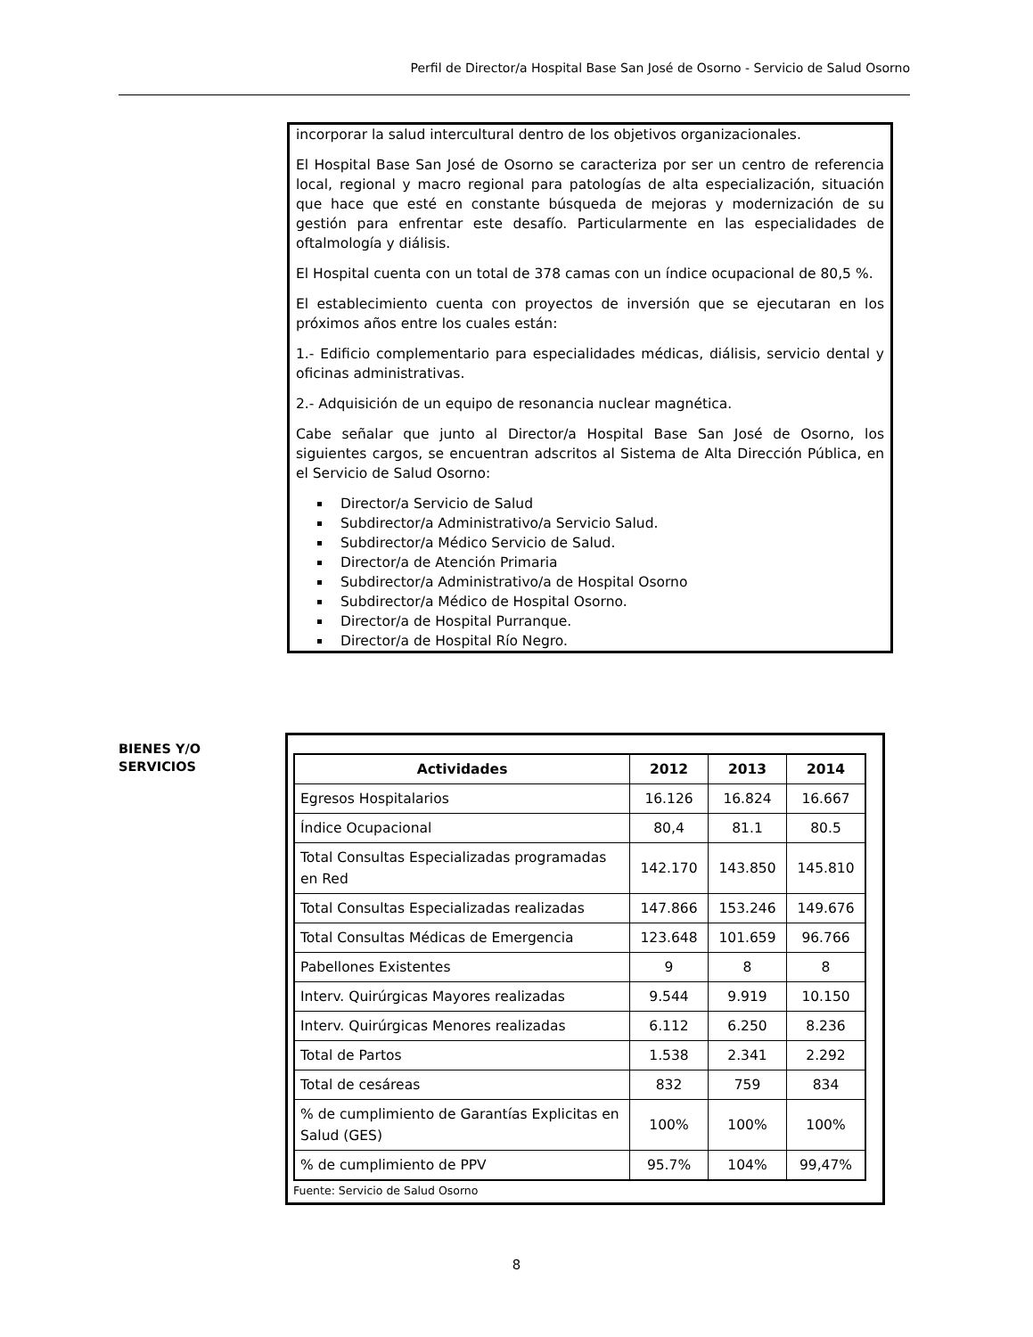Perfil de Director/a Hospital Base San José de Osorno - Servicio de Salud Osorno
incorporar la salud intercultural dentro de los objetivos organizacionales.
El Hospital Base San José de Osorno se caracteriza por ser un centro de referencia local, regional y macro regional para patologías de alta especialización, situación que hace que esté en constante búsqueda de mejoras y modernización de su gestión para enfrentar este desafío. Particularmente en las especialidades de oftalmología y diálisis.
El Hospital cuenta con un total de 378 camas con un índice ocupacional de 80,5 %.
El establecimiento cuenta con proyectos de inversión que se ejecutaran en los próximos años entre los cuales están:
1.- Edificio complementario para especialidades médicas, diálisis, servicio dental y oficinas administrativas.
2.- Adquisición de un equipo de resonancia nuclear magnética.
Cabe señalar que junto al Director/a Hospital Base San José de Osorno, los siguientes cargos, se encuentran adscritos al Sistema de Alta Dirección Pública, en el Servicio de Salud Osorno:
Director/a Servicio de Salud
Subdirector/a Administrativo/a Servicio Salud.
Subdirector/a Médico Servicio de Salud.
Director/a de Atención Primaria
Subdirector/a Administrativo/a de Hospital Osorno
Subdirector/a Médico de Hospital Osorno.
Director/a de Hospital Purranque.
Director/a de Hospital Río Negro.
BIENES Y/O
SERVICIOS
| Actividades | 2012 | 2013 | 2014 |
| --- | --- | --- | --- |
| Egresos Hospitalarios | 16.126 | 16.824 | 16.667 |
| Índice Ocupacional | 80,4 | 81.1 | 80.5 |
| Total Consultas Especializadas programadas en Red | 142.170 | 143.850 | 145.810 |
| Total Consultas Especializadas realizadas | 147.866 | 153.246 | 149.676 |
| Total Consultas Médicas de Emergencia | 123.648 | 101.659 | 96.766 |
| Pabellones Existentes | 9 | 8 | 8 |
| Interv. Quirúrgicas Mayores realizadas | 9.544 | 9.919 | 10.150 |
| Interv. Quirúrgicas Menores realizadas | 6.112 | 6.250 | 8.236 |
| Total de Partos | 1.538 | 2.341 | 2.292 |
| Total de cesáreas | 832 | 759 | 834 |
| % de cumplimiento de Garantías Explicitas en Salud (GES) | 100% | 100% | 100% |
| % de cumplimiento de PPV | 95.7% | 104% | 99,47% |
Fuente: Servicio de Salud Osorno
8